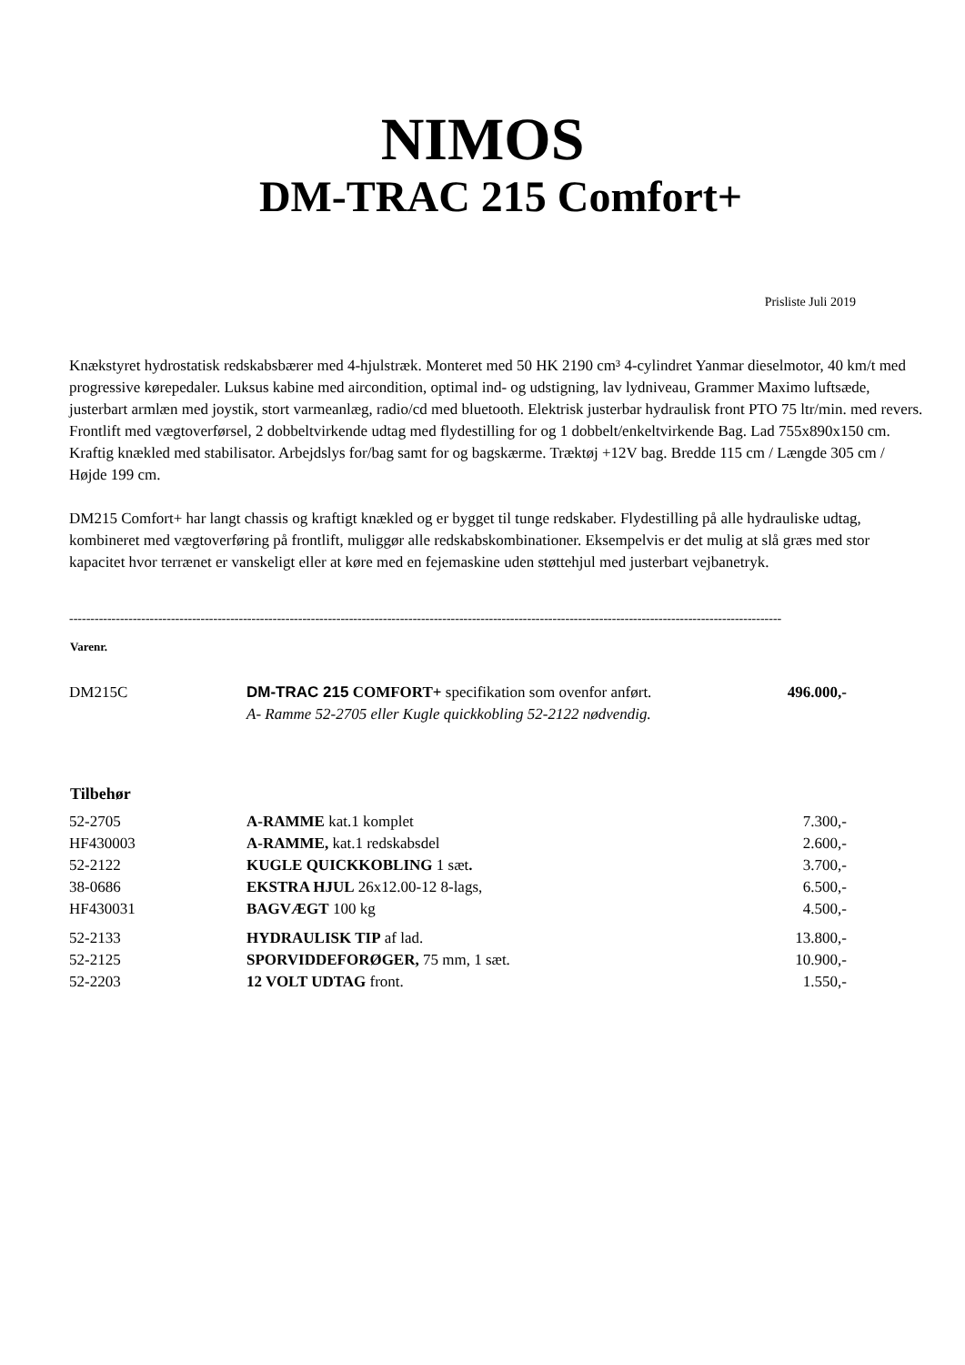NIMOS
DM-TRAC 215 Comfort+
Prisliste Juli 2019
Knækstyret hydrostatisk redskabsbærer med 4-hjulstræk. Monteret med 50 HK 2190 cm³ 4-cylindret Yanmar dieselmotor, 40 km/t med progressive kørepedaler. Luksus kabine med aircondition, optimal ind- og udstigning, lav lydniveau, Grammer Maximo luftsæde, justerbart armlæn med joystik, stort varmeanlæg, radio/cd med bluetooth. Elektrisk justerbar hydraulisk front PTO 75 ltr/min. med revers. Frontlift med vægtoverførsel, 2 dobbeltvirkende udtag med flydestilling for og 1 dobbelt/enkeltvirkende Bag. Lad 755x890x150 cm. Kraftig knækled med stabilisator. Arbejdslys for/bag samt for og bagskærme. Træktøj +12V bag. Bredde 115 cm / Længde 305 cm / Højde 199 cm.
DM215 Comfort+ har langt chassis og kraftigt knækled og er bygget til tunge redskaber. Flydestilling på alle hydrauliske udtag, kombineret med vægtoverføring på frontlift, muliggør alle redskabskombinationer. Eksempelvis er det mulig at slå græs med stor kapacitet hvor terrænet er vanskeligt eller at køre med en fejemaskine uden støttehjul med justerbart vejbanetryk.
------------------------------------------------------------------------------------------------------------------------------------------------------------------------
| Varenr. | | |
| DM215C | DM-TRAC 215 COMFORT+ specifikation som ovenfor anført. A- Ramme 52-2705 eller Kugle quickkobling 52-2122 nødvendig. | 496.000,- |
| Tilbehør | | |
| 52-2705 | A-RAMME kat.1 komplet | 7.300,- |
| HF430003 | A-RAMME, kat.1 redskabsdel | 2.600,- |
| 52-2122 | KUGLE QUICKKOBLING 1 sæt . | 3.700,- |
| 38-0686 | EKSTRA HJUL 26x12.00-12 8-lags, | 6.500,- |
| HF430031 | BAGVÆGT 100 kg | 4.500,- |
| 52-2133 | HYDRAULISK TIP af lad. | 13.800,- |
| 52-2125 | SPORVIDDEFORØGER, 75 mm, 1 sæt. | 10.900,- |
| 52-2203 | 12 VOLT UDTAG front. | 1.550,- |